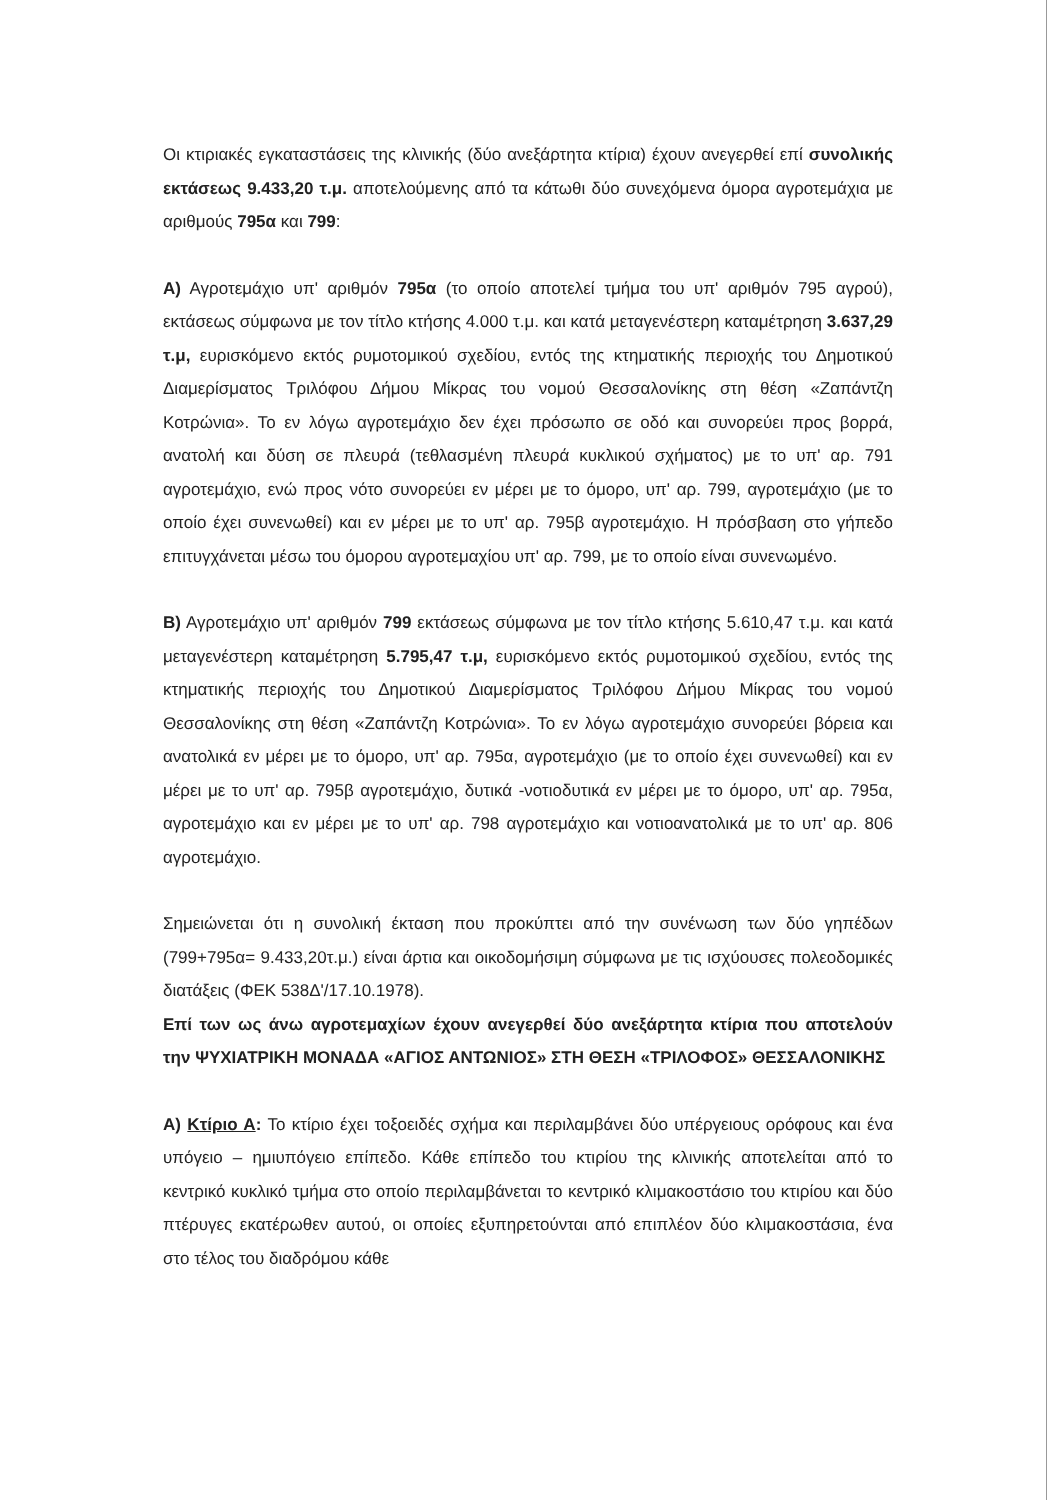Οι κτιριακές εγκαταστάσεις της κλινικής (δύο ανεξάρτητα κτίρια) έχουν ανεγερθεί επί συνολικής εκτάσεως 9.433,20 τ.μ. αποτελούμενης από τα κάτωθι δύο συνεχόμενα όμορα αγροτεμάχια με αριθμούς 795α και 799:
Α) Αγροτεμάχιο υπ' αριθμόν 795α (το οποίο αποτελεί τμήμα του υπ' αριθμόν 795 αγρού), εκτάσεως σύμφωνα με τον τίτλο κτήσης 4.000 τ.μ. και κατά μεταγενέστερη καταμέτρηση 3.637,29 τ.μ, ευρισκόμενο εκτός ρυμοτομικού σχεδίου, εντός της κτηματικής περιοχής του Δημοτικού Διαμερίσματος Τριλόφου Δήμου Μίκρας του νομού Θεσσαλονίκης στη θέση «Ζαπάντζη Κοτρώνια». Το εν λόγω αγροτεμάχιο δεν έχει πρόσωπο σε οδό και συνορεύει προς βορρά, ανατολή και δύση σε πλευρά (τεθλασμένη πλευρά κυκλικού σχήματος) με το υπ' αρ. 791 αγροτεμάχιο, ενώ προς νότο συνορεύει εν μέρει με το όμορο, υπ' αρ. 799, αγροτεμάχιο (με το οποίο έχει συνενωθεί) και εν μέρει με το υπ' αρ. 795β αγροτεμάχιο. Η πρόσβαση στο γήπεδο επιτυγχάνεται μέσω του όμορου αγροτεμαχίου υπ' αρ. 799, με το οποίο είναι συνενωμένο.
Β) Αγροτεμάχιο υπ' αριθμόν 799 εκτάσεως σύμφωνα με τον τίτλο κτήσης 5.610,47 τ.μ. και κατά μεταγενέστερη καταμέτρηση 5.795,47 τ.μ, ευρισκόμενο εκτός ρυμοτομικού σχεδίου, εντός της κτηματικής περιοχής του Δημοτικού Διαμερίσματος Τριλόφου Δήμου Μίκρας του νομού Θεσσαλονίκης στη θέση «Ζαπάντζη Κοτρώνια». Το εν λόγω αγροτεμάχιο συνορεύει βόρεια και ανατολικά εν μέρει με το όμορο, υπ' αρ. 795α, αγροτεμάχιο (με το οποίο έχει συνενωθεί) και εν μέρει με το υπ' αρ. 795β αγροτεμάχιο, δυτικά -νοτιοδυτικά εν μέρει με το όμορο, υπ' αρ. 795α, αγροτεμάχιο και εν μέρει με το υπ' αρ. 798 αγροτεμάχιο και νοτιοανατολικά με το υπ' αρ. 806 αγροτεμάχιο.
Σημειώνεται ότι η συνολική έκταση που προκύπτει από την συνένωση των δύο γηπέδων (799+795α= 9.433,20τ.μ.) είναι άρτια και οικοδομήσιμη σύμφωνα με τις ισχύουσες πολεοδομικές διατάξεις (ΦΕΚ 538Δ'/17.10.1978).
Επί των ως άνω αγροτεμαχίων έχουν ανεγερθεί δύο ανεξάρτητα κτίρια που αποτελούν την ΨΥΧΙΑΤΡΙΚΗ ΜΟΝΑΔΑ «ΑΓΙΟΣ ΑΝΤΩΝΙΟΣ» ΣΤΗ ΘΕΣΗ «ΤΡΙΛΟΦΟΣ» ΘΕΣΣΑΛΟΝΙΚΗΣ
Α) Κτίριο Α: Το κτίριο έχει τοξοειδές σχήμα και περιλαμβάνει δύο υπέργειους ορόφους και ένα υπόγειο – ημιυπόγειο επίπεδο. Κάθε επίπεδο του κτιρίου της κλινικής αποτελείται από το κεντρικό κυκλικό τμήμα στο οποίο περιλαμβάνεται το κεντρικό κλιμακοστάσιο του κτιρίου και δύο πτέρυγες εκατέρωθεν αυτού, οι οποίες εξυπηρετούνται από επιπλέον δύο κλιμακοστάσια, ένα στο τέλος του διαδρόμου κάθε